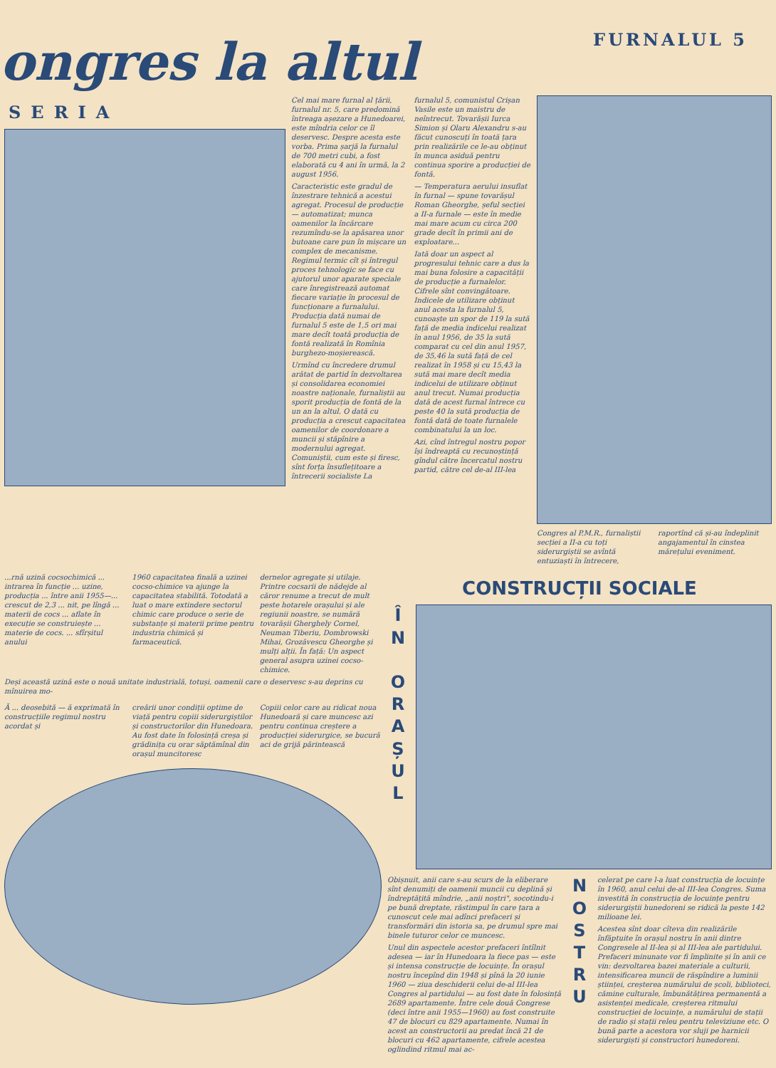ongres la altul
FURNALUL 5
SERIA
Cel mai mare furnal al țării, furnalul nr. 5, care predomină întreaga așezare a Hunedoarei, este mîndria celor ce îl deservesc. Despre acesta este vorba. Prima șarjă la furnalul de 700 metri cubi, a fost elaborată cu 4 ani în urmă, la 2 august 1956.
Caracteristic este gradul de înzestrare tehnică a acestui agregat. Procesul de producție — automatizat; munca oamenilor la încărcare rezumîndu-se la apăsarea unor butoane care pun în mișcare un complex de mecanisme. Regimul termic cît și întregul proces tehnologic se face cu ajutorul unor aparate speciale care înregistrează automat fiecare variație în procesul de funcționare a furnalului. Producția dată numai de furnalul 5 este de 1,5 ori mai mare decît toată producția de fontă realizată în Romînia burghezo-moșierească.
Urmînd cu încredere drumul arătat de partid în dezvoltarea și consolidarea economiei noastre naționale, furnaliștii au sporit producția de fontă de la un an la altul. O dată cu producția a crescut capacitatea oamenilor de coordonare a muncii și stăpînire a modernului agregat. Comuniștii, cum este și firesc, sînt forța însuflețitoare a întrecerii socialiste La
furnalul 5, comunistul Crișan Vasile este un maistru de neîntrecut. Tovarășii Iurca Simion și Olaru Alexandru s-au făcut cunoscuți în toată țara prin realizările ce le-au obținut în munca asiduă pentru continua sporire a producției de fontă.
— Temperatura aerului insuflat în furnal — spune tovarășul Roman Gheorghe, șeful secției a II-a furnale — este în medie mai mare acum cu circa 200 grade decît în primii ani de exploatare...
Iată doar un aspect al progresului tehnic care a dus la mai buna folosire a capacității de producție a furnalelor. Cifrele sînt convingătoare. Indicele de utilizare obținut anul acesta la furnalul 5, cunoaște un spor de 119 la sută față de media indicelui realizat în anul 1956, de 35 la sută comparat cu cel din anul 1957, de 35,46 la sută față de cel realizat în 1958 și cu 15,43 la sută mai mare decît media indicelui de utilizare obținut anul trecut. Numai producția dată de acest furnal întrece cu peste 40 la sută producția de fontă dată de toate furnalele combinatului la un loc.
Azi, cînd întregul nostru popor își îndreaptă cu recunoștință gîndul către încercatul nostru partid, către cel de-al III-lea
Congres al P.M.R., furnaliștii secției a II-a cu toți siderurgiștii se avîntă entuziaști în întrecere,
raportînd că și-au îndeplinit angajamentul în cinstea mărețului eveniment.
...rnă uzină cocsochimică ... intrarea în funcție ... uzine, producția ... între anii 1955—... crescut de 2,3 ... nit, pe lîngă ... materii de cocs ... aflate în execuție se construiește ... materie de cocs. ... sfîrșitul anului
1960 capacitatea finală a uzinei cocso-chimice va ajunge la capacitatea stabilită. Totodată a luat o mare extindere sectorul chimic care produce o serie de substanțe și materii prime pentru industria chimică și farmaceutică.
dernelor agregate și utilaje. Printre cocsarii de nădejde al căror renume a trecut de mult peste hotarele orașului și ale regiunii noastre, se numără tovarășii Gherghely Cornel, Neuman Tiberiu, Dombrowski Mihai, Grozăvescu Gheorghe și mulți alții. În față: Un aspect general asupra uzinei cocso-chimice.
Deși această uzină este o nouă unitate industrială, totuși, oamenii care o deservesc s-au deprins cu mînuirea mo-
Ă ... deosebită — ă exprimată în construcțiile regimul nostru acordat și
creării unor condiții optime de viață pentru copiii siderurgiștilor și constructorilor din Hunedoara. Au fost date în folosință creșa și grădinița cu orar săptămînal din orașul muncitoresc
Copiii celor care au ridicat noua Hunedoară și care muncesc azi pentru continua creștere a producției siderurgice, se bucură aci de grijă părintească
CONSTRUCȚII SOCIALE
Î N
O R A Ș U L
Obișnuit, anii care s-au scurs de la eliberare sînt denumiți de oamenii muncii cu deplină și îndreptățită mîndrie, „anii noștri", socotindu-i pe bună dreptate, răstimpul în care țara a cunoscut cele mai adînci prefaceri și transformări din istoria sa, pe drumul spre mai binele tuturor celor ce muncesc.
Unul din aspectele acestor prefaceri întîlnit adesea — iar în Hunedoara la fiece pas — este și intensa construcție de locuințe. În orașul nostru începînd din 1948 și pînă la 20 iunie 1960 — ziua deschiderii celui de-al III-lea Congres al partidului — au fost date în folosință 2689 apartamente. Între cele două Congrese (deci între anii 1955—1960) au fost construite 47 de blocuri cu 829 apartamente. Numai în acest an constructorii au predat încă 21 de blocuri cu 462 apartamente, cifrele acestea oglindind ritmul mai ac-
N O S T R U
celerat pe care l-a luat construcția de locuințe în 1960, anul celui de-al III-lea Congres. Suma investită în construcția de locuințe pentru siderurgiștii hunedoreni se ridică la peste 142 milioane lei.
Acestea sînt doar cîteva din realizările înfăptuite în orașul nostru în anii dintre Congresele al II-lea și al III-lea ale partidului. Prefaceri minunate vor fi împlinite și în anii ce vin: dezvoltarea bazei materiale a culturii, intensificarea muncii de răspîndire a luminii științei, creșterea numărului de școli, biblioteci, cămine culturale, îmbunătățirea permanentă a asistenței medicale, creșterea ritmului construcției de locuințe, a numărului de stații de radio și stații releu pentru televiziune etc. O bună parte a acestora vor sluji pe harnicii siderurgiști și constructori hunedoreni.